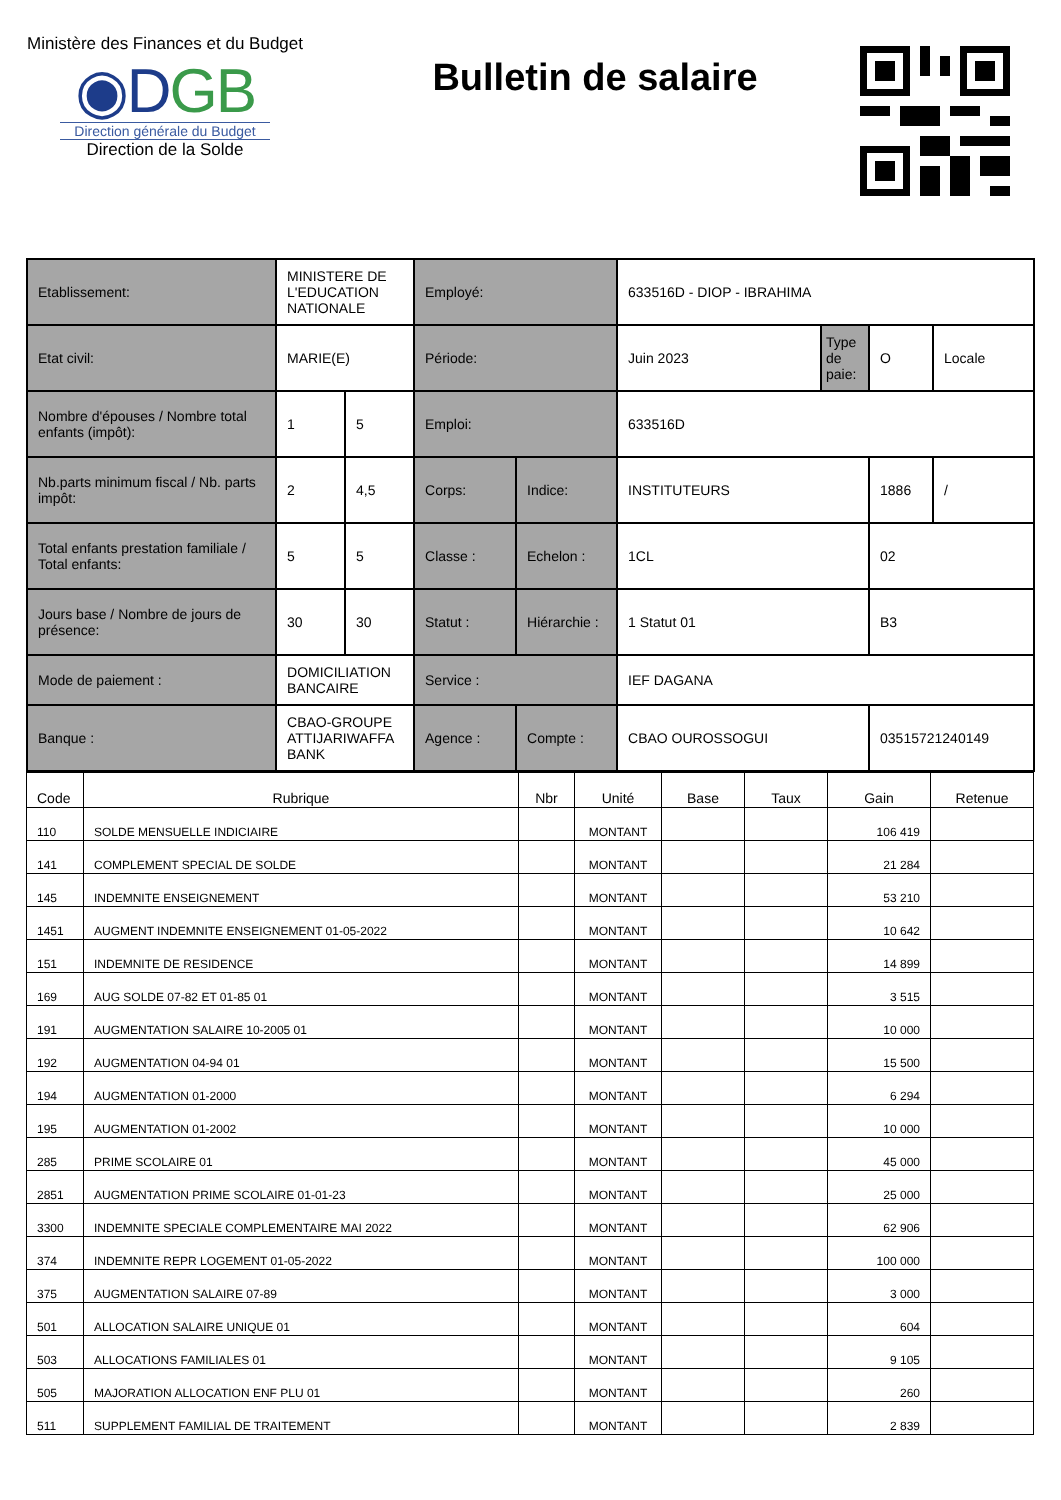Ministère des Finances et du Budget
◉DGB
Direction générale du Budget
Direction de la Solde
Bulletin de salaire
| Etablissement: | MINISTERE DE L'EDUCATION NATIONALE | | Employé: | | 633516D - DIOP - IBRAHIMA | | | |
| Etat civil: | MARIE(E) | | Période: | | Juin 2023 | Type de paie: | O | Locale |
| Nombre d'épouses / Nombre total enfants (impôt): | 1 | 5 | Emploi: | | 633516D | | | |
| Nb.parts minimum fiscal / Nb. parts impôt: | 2 | 4,5 | Corps: | Indice: | INSTITUTEURS | | 1886 | / |
| Total enfants prestation familiale / Total enfants: | 5 | 5 | Classe : | Echelon : | 1CL | | 02 | |
| Jours base / Nombre de jours de présence: | 30 | 30 | Statut : | Hiérarchie : | 1 Statut 01 | | B3 | |
| Mode de paiement : | DOMICILIATION BANCAIRE | | Service : | | IEF DAGANA | | | |
| Banque : | CBAO-GROUPE ATTIJARIWAFFA BANK | | Agence : | Compte : | CBAO OUROSSOGUI | | 03515721240149 | |
| Code | Rubrique | Nbr | Unité | Base | Taux | Gain | Retenue |
| --- | --- | --- | --- | --- | --- | --- | --- |
| 110 | SOLDE MENSUELLE INDICIAIRE | | MONTANT | | | 106 419 | |
| 141 | COMPLEMENT SPECIAL DE SOLDE | | MONTANT | | | 21 284 | |
| 145 | INDEMNITE ENSEIGNEMENT | | MONTANT | | | 53 210 | |
| 1451 | AUGMENT INDEMNITE ENSEIGNEMENT 01-05-2022 | | MONTANT | | | 10 642 | |
| 151 | INDEMNITE DE RESIDENCE | | MONTANT | | | 14 899 | |
| 169 | AUG SOLDE 07-82 ET 01-85 01 | | MONTANT | | | 3 515 | |
| 191 | AUGMENTATION SALAIRE 10-2005 01 | | MONTANT | | | 10 000 | |
| 192 | AUGMENTATION 04-94 01 | | MONTANT | | | 15 500 | |
| 194 | AUGMENTATION 01-2000 | | MONTANT | | | 6 294 | |
| 195 | AUGMENTATION 01-2002 | | MONTANT | | | 10 000 | |
| 285 | PRIME SCOLAIRE 01 | | MONTANT | | | 45 000 | |
| 2851 | AUGMENTATION PRIME SCOLAIRE 01-01-23 | | MONTANT | | | 25 000 | |
| 3300 | INDEMNITE SPECIALE COMPLEMENTAIRE MAI 2022 | | MONTANT | | | 62 906 | |
| 374 | INDEMNITE REPR LOGEMENT 01-05-2022 | | MONTANT | | | 100 000 | |
| 375 | AUGMENTATION SALAIRE 07-89 | | MONTANT | | | 3 000 | |
| 501 | ALLOCATION SALAIRE UNIQUE 01 | | MONTANT | | | 604 | |
| 503 | ALLOCATIONS FAMILIALES 01 | | MONTANT | | | 9 105 | |
| 505 | MAJORATION ALLOCATION ENF PLU 01 | | MONTANT | | | 260 | |
| 511 | SUPPLEMENT FAMILIAL DE TRAITEMENT | | MONTANT | | | 2 839 | |